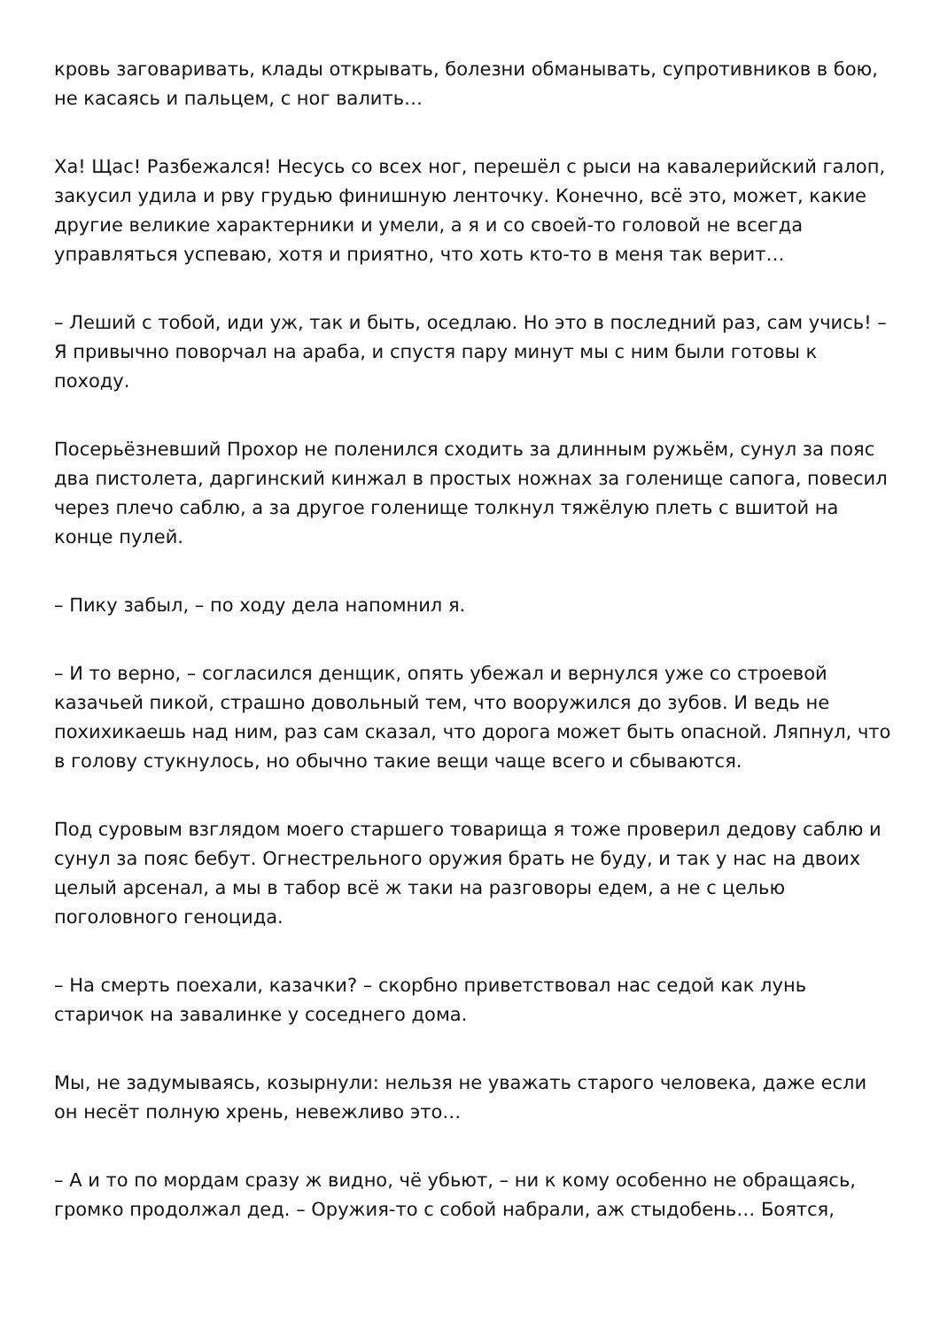кровь заговаривать, клады открывать, болезни обманывать, супротивников в бою, не касаясь и пальцем, с ног валить…
Ха! Щас! Разбежался! Несусь со всех ног, перешёл с рыси на кавалерийский галоп, закусил удила и рву грудью финишную ленточку. Конечно, всё это, может, какие другие великие характерники и умели, а я и со своей-то головой не всегда управляться успеваю, хотя и приятно, что хоть кто-то в меня так верит…
– Леший с тобой, иди уж, так и быть, оседлаю. Но это в последний раз, сам учись! – Я привычно поворчал на араба, и спустя пару минут мы с ним были готовы к походу.
Посерьёзневший Прохор не поленился сходить за длинным ружьём, сунул за пояс два пистолета, даргинский кинжал в простых ножнах за голенище сапога, повесил через плечо саблю, а за другое голенище толкнул тяжёлую плеть с вшитой на конце пулей.
– Пику забыл, – по ходу дела напомнил я.
– И то верно, – согласился денщик, опять убежал и вернулся уже со строевой казачьей пикой, страшно довольный тем, что вооружился до зубов. И ведь не похихикаешь над ним, раз сам сказал, что дорога может быть опасной. Ляпнул, что в голову стукнулось, но обычно такие вещи чаще всего и сбываются.
Под суровым взглядом моего старшего товарища я тоже проверил дедову саблю и сунул за пояс бебут. Огнестрельного оружия брать не буду, и так у нас на двоих целый арсенал, а мы в табор всё ж таки на разговоры едем, а не с целью поголовного геноцида.
– На смерть поехали, казачки? – скорбно приветствовал нас седой как лунь старичок на завалинке у соседнего дома.
Мы, не задумываясь, козырнули: нельзя не уважать старого человека, даже если он несёт полную хрень, невежливо это…
– А и то по мордам сразу ж видно, чё убьют, – ни к кому особенно не обращаясь, громко продолжал дед. – Оружия-то с собой набрали, аж стыдобень… Боятся,